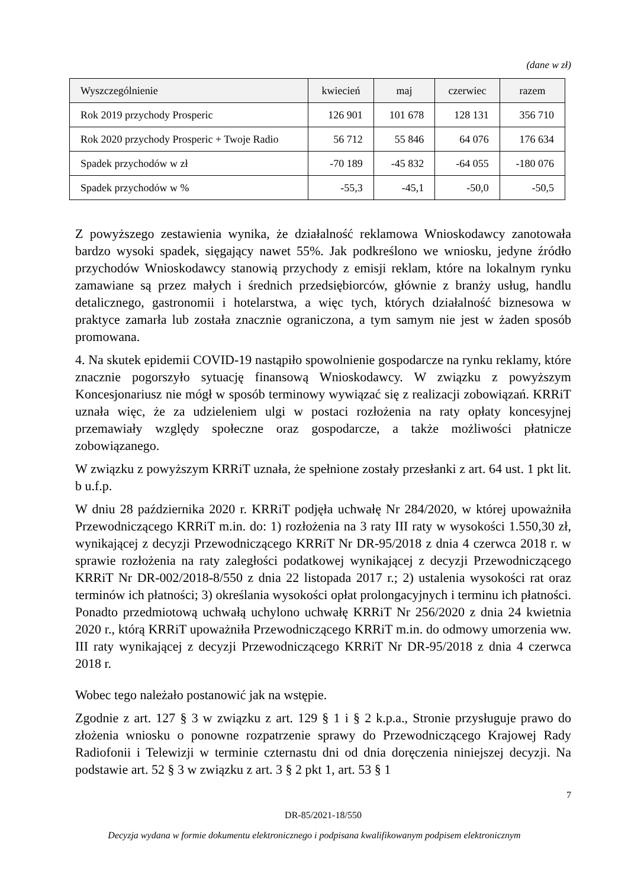(dane w zł)
| Wyszczególnienie | kwiecień | maj | czerwiec | razem |
| --- | --- | --- | --- | --- |
| Rok 2019 przychody Prosperic | 126 901 | 101 678 | 128 131 | 356 710 |
| Rok 2020 przychody Prosperic + Twoje Radio | 56 712 | 55 846 | 64 076 | 176 634 |
| Spadek przychodów w zł | -70 189 | -45 832 | -64 055 | -180 076 |
| Spadek przychodów w % | -55,3 | -45,1 | -50,0 | -50,5 |
Z powyższego zestawienia wynika, że działalność reklamowa Wnioskodawcy zanotowała bardzo wysoki spadek, sięgający nawet 55%. Jak podkreślono we wniosku, jedyne źródło przychodów Wnioskodawcy stanowią przychody z emisji reklam, które na lokalnym rynku zamawiane są przez małych i średnich przedsiębiorców, głównie z branży usług, handlu detalicznego, gastronomii i hotelarstwa, a więc tych, których działalność biznesowa w praktyce zamarła lub została znacznie ograniczona, a tym samym nie jest w żaden sposób promowana.
4. Na skutek epidemii COVID-19 nastąpiło spowolnienie gospodarcze na rynku reklamy, które znacznie pogorszyło sytuację finansową Wnioskodawcy. W związku z powyższym Koncesjonariusz nie mógł w sposób terminowy wywiązać się z realizacji zobowiązań. KRRiT uznała więc, że za udzieleniem ulgi w postaci rozłożenia na raty opłaty koncesyjnej przemawiały względy społeczne oraz gospodarcze, a także możliwości płatnicze zobowiązanego.
W związku z powyższym KRRiT uznała, że spełnione zostały przesłanki z art. 64 ust. 1 pkt lit. b u.f.p.
W dniu 28 października 2020 r. KRRiT podjęła uchwałę Nr 284/2020, w której upoważniła Przewodniczącego KRRiT m.in. do: 1) rozłożenia na 3 raty III raty w wysokości 1.550,30 zł, wynikającej z decyzji Przewodniczącego KRRiT Nr DR-95/2018 z dnia 4 czerwca 2018 r. w sprawie rozłożenia na raty zaległości podatkowej wynikającej z decyzji Przewodniczącego KRRiT Nr DR-002/2018-8/550 z dnia 22 listopada 2017 r.; 2) ustalenia wysokości rat oraz terminów ich płatności; 3) określania wysokości opłat prolongacyjnych i terminu ich płatności. Ponadto przedmiotową uchwałą uchylono uchwałę KRRiT Nr 256/2020 z dnia 24 kwietnia 2020 r., którą KRRiT upoważniła Przewodniczącego KRRiT m.in. do odmowy umorzenia ww. III raty wynikającej z decyzji Przewodniczącego KRRiT Nr DR-95/2018 z dnia 4 czerwca 2018 r.
Wobec tego należało postanowić jak na wstępie.
Zgodnie z art. 127 § 3 w związku z art. 129 § 1 i § 2 k.p.a., Stronie przysługuje prawo do złożenia wniosku o ponowne rozpatrzenie sprawy do Przewodniczącego Krajowej Rady Radiofonii i Telewizji w terminie czternastu dni od dnia doręczenia niniejszej decyzji. Na podstawie art. 52 § 3 w związku z art. 3 § 2 pkt 1, art. 53 § 1
7
DR-85/2021-18/550
Decyzja wydana w formie dokumentu elektronicznego i podpisana kwalifikowanym podpisem elektronicznym